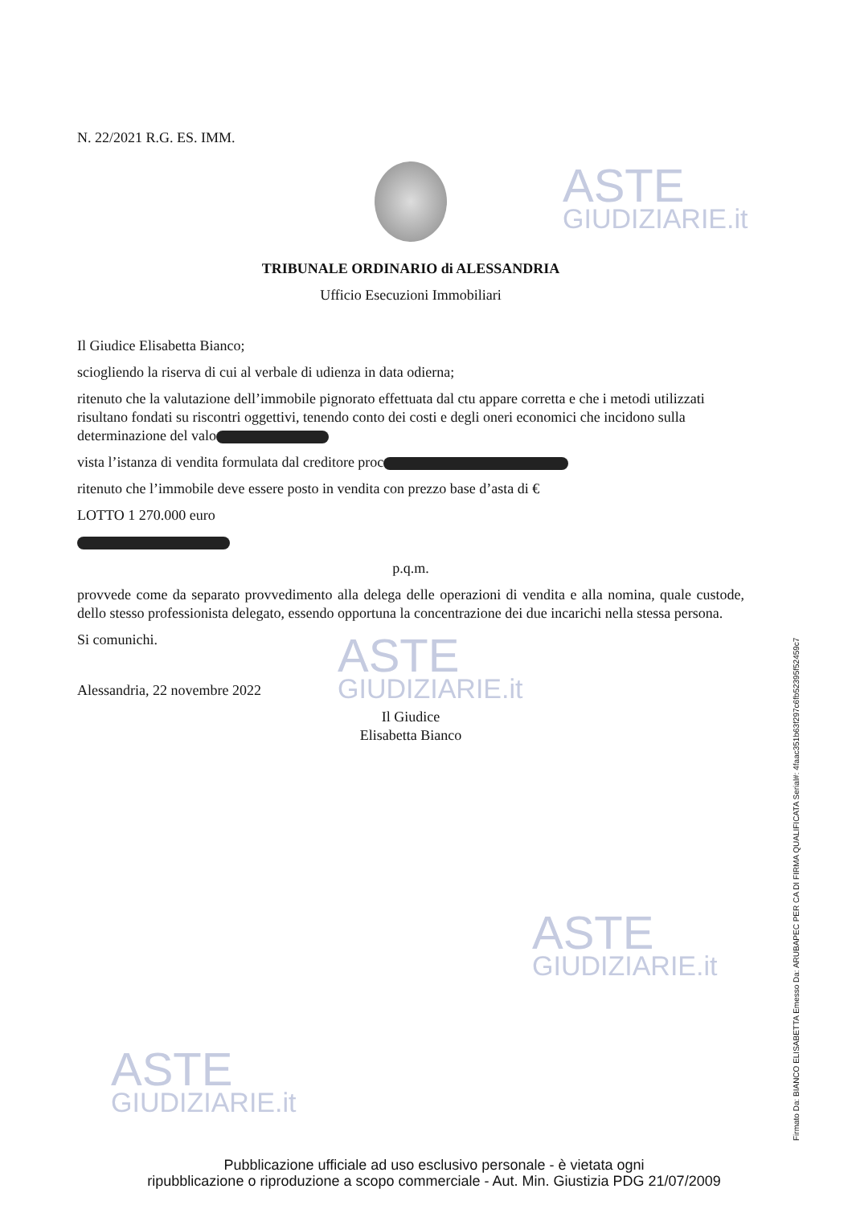ASTE
GIUDIZIARIE.it
ASTE
GIUDIZIARIE.it
ASTE
GIUDIZIARIE.it
ASTE
GIUDIZIARIE.it
N. 22/2021 R.G. ES. IMM.
TRIBUNALE ORDINARIO di ALESSANDRIA
Ufficio Esecuzioni Immobiliari
Il Giudice Elisabetta Bianco;
sciogliendo la riserva di cui al verbale di udienza in data odierna;
ritenuto che la valutazione dell’immobile pignorato effettuata dal ctu appare corretta e che i metodi utilizzati risultano fondati su riscontri oggettivi, tenendo conto dei costi e degli oneri economici che incidono sulla determinazione del valo
vista l’istanza di vendita formulata dal creditore proc
ritenuto che l’immobile deve essere posto in vendita con prezzo base d’asta di €
LOTTO 1 270.000 euro
p.q.m.
provvede come da separato provvedimento alla delega delle operazioni di vendita e alla nomina, quale custode, dello stesso professionista delegato, essendo opportuna la concentrazione dei due incarichi nella stessa persona.
Si comunichi.
Alessandria, 22 novembre 2022
Il Giudice
Elisabetta Bianco
Firmato Da: BIANCO ELISABETTA Emesso Da: ARUBAPEC PER CA DI FIRMA QUALIFICATA Serial#: 4faac351b63f297c6fb52395f52459c7
Pubblicazione ufficiale ad uso esclusivo personale - è vietata ogni
ripubblicazione o riproduzione a scopo commerciale - Aut. Min. Giustizia PDG 21/07/2009